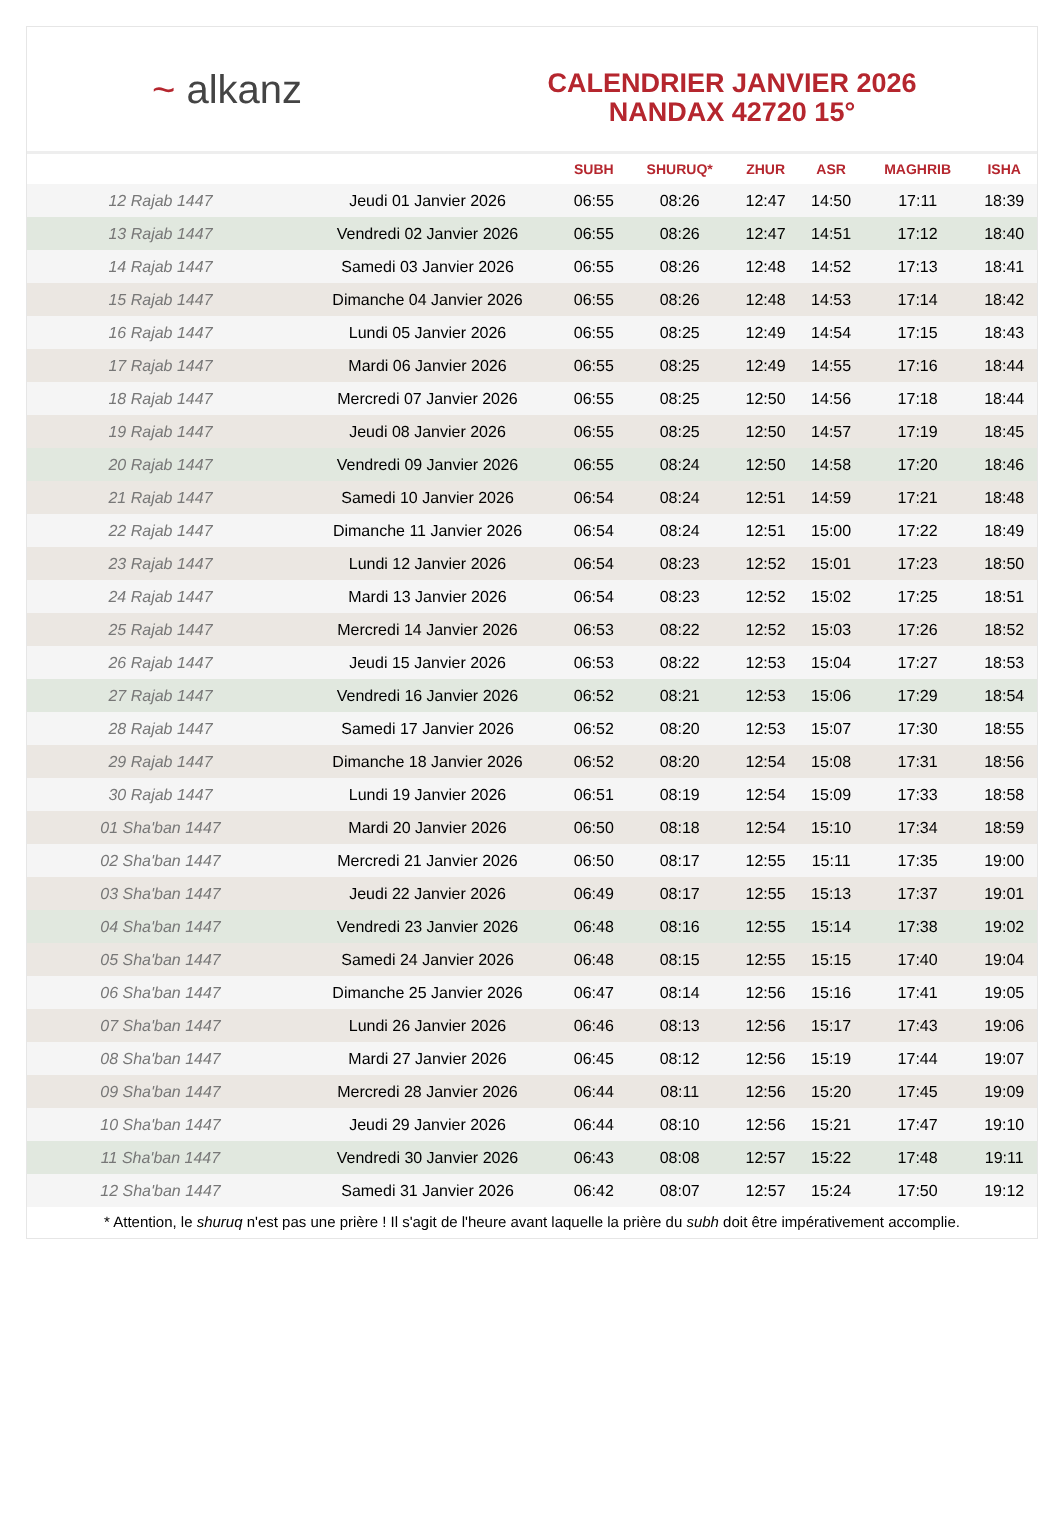~ alkanz
CALENDRIER JANVIER 2026
NANDAX 42720 15°
| | | SUBH | SHURUQ* | ZHUR | ASR | MAGHRIB | ISHA |
| --- | --- | --- | --- | --- | --- | --- | --- |
| 12 Rajab 1447 | Jeudi 01 Janvier 2026 | 06:55 | 08:26 | 12:47 | 14:50 | 17:11 | 18:39 |
| 13 Rajab 1447 | Vendredi 02 Janvier 2026 | 06:55 | 08:26 | 12:47 | 14:51 | 17:12 | 18:40 |
| 14 Rajab 1447 | Samedi 03 Janvier 2026 | 06:55 | 08:26 | 12:48 | 14:52 | 17:13 | 18:41 |
| 15 Rajab 1447 | Dimanche 04 Janvier 2026 | 06:55 | 08:26 | 12:48 | 14:53 | 17:14 | 18:42 |
| 16 Rajab 1447 | Lundi 05 Janvier 2026 | 06:55 | 08:25 | 12:49 | 14:54 | 17:15 | 18:43 |
| 17 Rajab 1447 | Mardi 06 Janvier 2026 | 06:55 | 08:25 | 12:49 | 14:55 | 17:16 | 18:44 |
| 18 Rajab 1447 | Mercredi 07 Janvier 2026 | 06:55 | 08:25 | 12:50 | 14:56 | 17:18 | 18:44 |
| 19 Rajab 1447 | Jeudi 08 Janvier 2026 | 06:55 | 08:25 | 12:50 | 14:57 | 17:19 | 18:45 |
| 20 Rajab 1447 | Vendredi 09 Janvier 2026 | 06:55 | 08:24 | 12:50 | 14:58 | 17:20 | 18:46 |
| 21 Rajab 1447 | Samedi 10 Janvier 2026 | 06:54 | 08:24 | 12:51 | 14:59 | 17:21 | 18:48 |
| 22 Rajab 1447 | Dimanche 11 Janvier 2026 | 06:54 | 08:24 | 12:51 | 15:00 | 17:22 | 18:49 |
| 23 Rajab 1447 | Lundi 12 Janvier 2026 | 06:54 | 08:23 | 12:52 | 15:01 | 17:23 | 18:50 |
| 24 Rajab 1447 | Mardi 13 Janvier 2026 | 06:54 | 08:23 | 12:52 | 15:02 | 17:25 | 18:51 |
| 25 Rajab 1447 | Mercredi 14 Janvier 2026 | 06:53 | 08:22 | 12:52 | 15:03 | 17:26 | 18:52 |
| 26 Rajab 1447 | Jeudi 15 Janvier 2026 | 06:53 | 08:22 | 12:53 | 15:04 | 17:27 | 18:53 |
| 27 Rajab 1447 | Vendredi 16 Janvier 2026 | 06:52 | 08:21 | 12:53 | 15:06 | 17:29 | 18:54 |
| 28 Rajab 1447 | Samedi 17 Janvier 2026 | 06:52 | 08:20 | 12:53 | 15:07 | 17:30 | 18:55 |
| 29 Rajab 1447 | Dimanche 18 Janvier 2026 | 06:52 | 08:20 | 12:54 | 15:08 | 17:31 | 18:56 |
| 30 Rajab 1447 | Lundi 19 Janvier 2026 | 06:51 | 08:19 | 12:54 | 15:09 | 17:33 | 18:58 |
| 01 Sha'ban 1447 | Mardi 20 Janvier 2026 | 06:50 | 08:18 | 12:54 | 15:10 | 17:34 | 18:59 |
| 02 Sha'ban 1447 | Mercredi 21 Janvier 2026 | 06:50 | 08:17 | 12:55 | 15:11 | 17:35 | 19:00 |
| 03 Sha'ban 1447 | Jeudi 22 Janvier 2026 | 06:49 | 08:17 | 12:55 | 15:13 | 17:37 | 19:01 |
| 04 Sha'ban 1447 | Vendredi 23 Janvier 2026 | 06:48 | 08:16 | 12:55 | 15:14 | 17:38 | 19:02 |
| 05 Sha'ban 1447 | Samedi 24 Janvier 2026 | 06:48 | 08:15 | 12:55 | 15:15 | 17:40 | 19:04 |
| 06 Sha'ban 1447 | Dimanche 25 Janvier 2026 | 06:47 | 08:14 | 12:56 | 15:16 | 17:41 | 19:05 |
| 07 Sha'ban 1447 | Lundi 26 Janvier 2026 | 06:46 | 08:13 | 12:56 | 15:17 | 17:43 | 19:06 |
| 08 Sha'ban 1447 | Mardi 27 Janvier 2026 | 06:45 | 08:12 | 12:56 | 15:19 | 17:44 | 19:07 |
| 09 Sha'ban 1447 | Mercredi 28 Janvier 2026 | 06:44 | 08:11 | 12:56 | 15:20 | 17:45 | 19:09 |
| 10 Sha'ban 1447 | Jeudi 29 Janvier 2026 | 06:44 | 08:10 | 12:56 | 15:21 | 17:47 | 19:10 |
| 11 Sha'ban 1447 | Vendredi 30 Janvier 2026 | 06:43 | 08:08 | 12:57 | 15:22 | 17:48 | 19:11 |
| 12 Sha'ban 1447 | Samedi 31 Janvier 2026 | 06:42 | 08:07 | 12:57 | 15:24 | 17:50 | 19:12 |
* Attention, le shuruq n'est pas une prière ! Il s'agit de l'heure avant laquelle la prière du subh doit être impérativement accomplie.